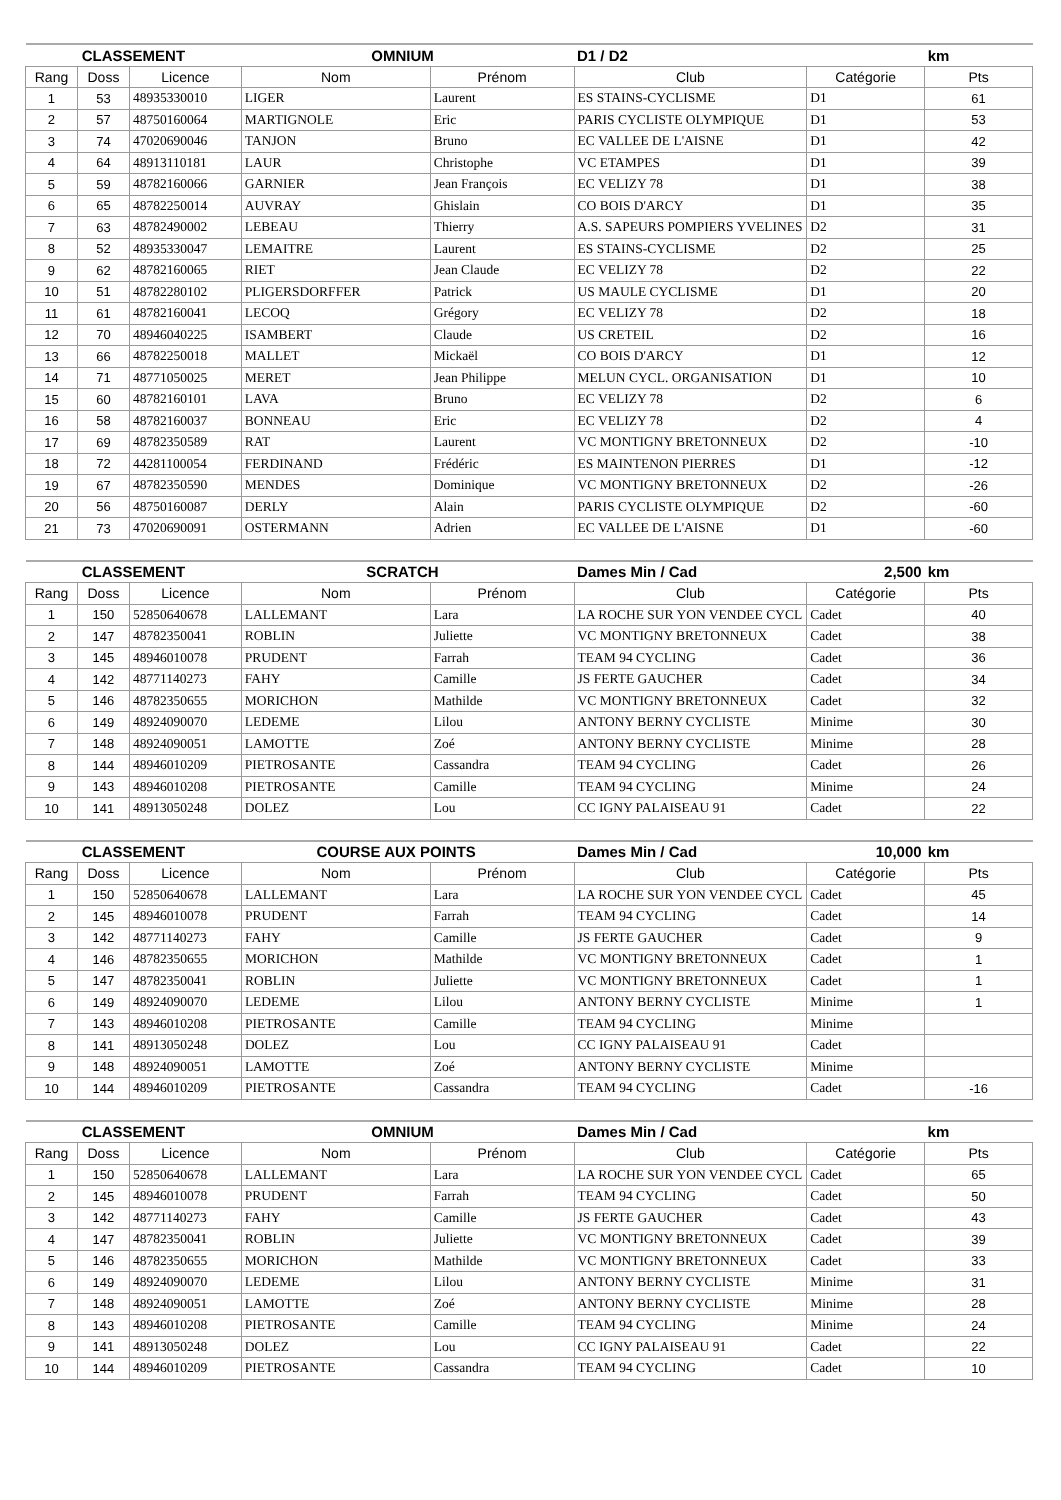| CLASSEMENT | | | OMNIUM | | D1 / D2 | | km |
| Rang | Doss | Licence | Nom | Prénom | Club | Catégorie | Pts |
| 1 | 53 | 48935330010 | LIGER | Laurent | ES STAINS-CYCLISME | D1 | 61 |
| 2 | 57 | 48750160064 | MARTIGNOLE | Eric | PARIS CYCLISTE OLYMPIQUE | D1 | 53 |
| 3 | 74 | 47020690046 | TANJON | Bruno | EC VALLEE DE L'AISNE | D1 | 42 |
| 4 | 64 | 48913110181 | LAUR | Christophe | VC ETAMPES | D1 | 39 |
| 5 | 59 | 48782160066 | GARNIER | Jean François | EC VELIZY 78 | D1 | 38 |
| 6 | 65 | 48782250014 | AUVRAY | Ghislain | CO BOIS D'ARCY | D1 | 35 |
| 7 | 63 | 48782490002 | LEBEAU | Thierry | A.S. SAPEURS POMPIERS YVELINES | D2 | 31 |
| 8 | 52 | 48935330047 | LEMAITRE | Laurent | ES STAINS-CYCLISME | D2 | 25 |
| 9 | 62 | 48782160065 | RIET | Jean Claude | EC VELIZY 78 | D2 | 22 |
| 10 | 51 | 48782280102 | PLIGERSDORFFER | Patrick | US MAULE CYCLISME | D1 | 20 |
| 11 | 61 | 48782160041 | LECOQ | Grégory | EC VELIZY 78 | D2 | 18 |
| 12 | 70 | 48946040225 | ISAMBERT | Claude | US CRETEIL | D2 | 16 |
| 13 | 66 | 48782250018 | MALLET | Mickaël | CO BOIS D'ARCY | D1 | 12 |
| 14 | 71 | 48771050025 | MERET | Jean Philippe | MELUN CYCL. ORGANISATION | D1 | 10 |
| 15 | 60 | 48782160101 | LAVA | Bruno | EC VELIZY 78 | D2 | 6 |
| 16 | 58 | 48782160037 | BONNEAU | Eric | EC VELIZY 78 | D2 | 4 |
| 17 | 69 | 48782350589 | RAT | Laurent | VC MONTIGNY BRETONNEUX | D2 | -10 |
| 18 | 72 | 44281100054 | FERDINAND | Frédéric | ES MAINTENON PIERRES | D1 | -12 |
| 19 | 67 | 48782350590 | MENDES | Dominique | VC MONTIGNY BRETONNEUX | D2 | -26 |
| 20 | 56 | 48750160087 | DERLY | Alain | PARIS CYCLISTE OLYMPIQUE | D2 | -60 |
| 21 | 73 | 47020690091 | OSTERMANN | Adrien | EC VALLEE DE L'AISNE | D1 | -60 |
| CLASSEMENT | | | SCRATCH | | Dames Min / Cad | 2,500 | km |
| Rang | Doss | Licence | Nom | Prénom | Club | Catégorie | Pts |
| 1 | 150 | 52850640678 | LALLEMANT | Lara | LA ROCHE SUR YON VENDEE CYCL | Cadet | 40 |
| 2 | 147 | 48782350041 | ROBLIN | Juliette | VC MONTIGNY BRETONNEUX | Cadet | 38 |
| 3 | 145 | 48946010078 | PRUDENT | Farrah | TEAM 94 CYCLING | Cadet | 36 |
| 4 | 142 | 48771140273 | FAHY | Camille | JS FERTE GAUCHER | Cadet | 34 |
| 5 | 146 | 48782350655 | MORICHON | Mathilde | VC MONTIGNY BRETONNEUX | Cadet | 32 |
| 6 | 149 | 48924090070 | LEDEME | Lilou | ANTONY BERNY CYCLISTE | Minime | 30 |
| 7 | 148 | 48924090051 | LAMOTTE | Zoé | ANTONY BERNY CYCLISTE | Minime | 28 |
| 8 | 144 | 48946010209 | PIETROSANTE | Cassandra | TEAM 94 CYCLING | Cadet | 26 |
| 9 | 143 | 48946010208 | PIETROSANTE | Camille | TEAM 94 CYCLING | Minime | 24 |
| 10 | 141 | 48913050248 | DOLEZ | Lou | CC IGNY PALAISEAU 91 | Cadet | 22 |
| CLASSEMENT | | | COURSE AUX POINTS | | Dames Min / Cad | 10,000 | km |
| Rang | Doss | Licence | Nom | Prénom | Club | Catégorie | Pts |
| 1 | 150 | 52850640678 | LALLEMANT | Lara | LA ROCHE SUR YON VENDEE CYCL | Cadet | 45 |
| 2 | 145 | 48946010078 | PRUDENT | Farrah | TEAM 94 CYCLING | Cadet | 14 |
| 3 | 142 | 48771140273 | FAHY | Camille | JS FERTE GAUCHER | Cadet | 9 |
| 4 | 146 | 48782350655 | MORICHON | Mathilde | VC MONTIGNY BRETONNEUX | Cadet | 1 |
| 5 | 147 | 48782350041 | ROBLIN | Juliette | VC MONTIGNY BRETONNEUX | Cadet | 1 |
| 6 | 149 | 48924090070 | LEDEME | Lilou | ANTONY BERNY CYCLISTE | Minime | 1 |
| 7 | 143 | 48946010208 | PIETROSANTE | Camille | TEAM 94 CYCLING | Minime | |
| 8 | 141 | 48913050248 | DOLEZ | Lou | CC IGNY PALAISEAU 91 | Cadet | |
| 9 | 148 | 48924090051 | LAMOTTE | Zoé | ANTONY BERNY CYCLISTE | Minime | |
| 10 | 144 | 48946010209 | PIETROSANTE | Cassandra | TEAM 94 CYCLING | Cadet | -16 |
| CLASSEMENT | | | OMNIUM | | Dames Min / Cad | | km |
| Rang | Doss | Licence | Nom | Prénom | Club | Catégorie | Pts |
| 1 | 150 | 52850640678 | LALLEMANT | Lara | LA ROCHE SUR YON VENDEE CYCL | Cadet | 65 |
| 2 | 145 | 48946010078 | PRUDENT | Farrah | TEAM 94 CYCLING | Cadet | 50 |
| 3 | 142 | 48771140273 | FAHY | Camille | JS FERTE GAUCHER | Cadet | 43 |
| 4 | 147 | 48782350041 | ROBLIN | Juliette | VC MONTIGNY BRETONNEUX | Cadet | 39 |
| 5 | 146 | 48782350655 | MORICHON | Mathilde | VC MONTIGNY BRETONNEUX | Cadet | 33 |
| 6 | 149 | 48924090070 | LEDEME | Lilou | ANTONY BERNY CYCLISTE | Minime | 31 |
| 7 | 148 | 48924090051 | LAMOTTE | Zoé | ANTONY BERNY CYCLISTE | Minime | 28 |
| 8 | 143 | 48946010208 | PIETROSANTE | Camille | TEAM 94 CYCLING | Minime | 24 |
| 9 | 141 | 48913050248 | DOLEZ | Lou | CC IGNY PALAISEAU 91 | Cadet | 22 |
| 10 | 144 | 48946010209 | PIETROSANTE | Cassandra | TEAM 94 CYCLING | Cadet | 10 |